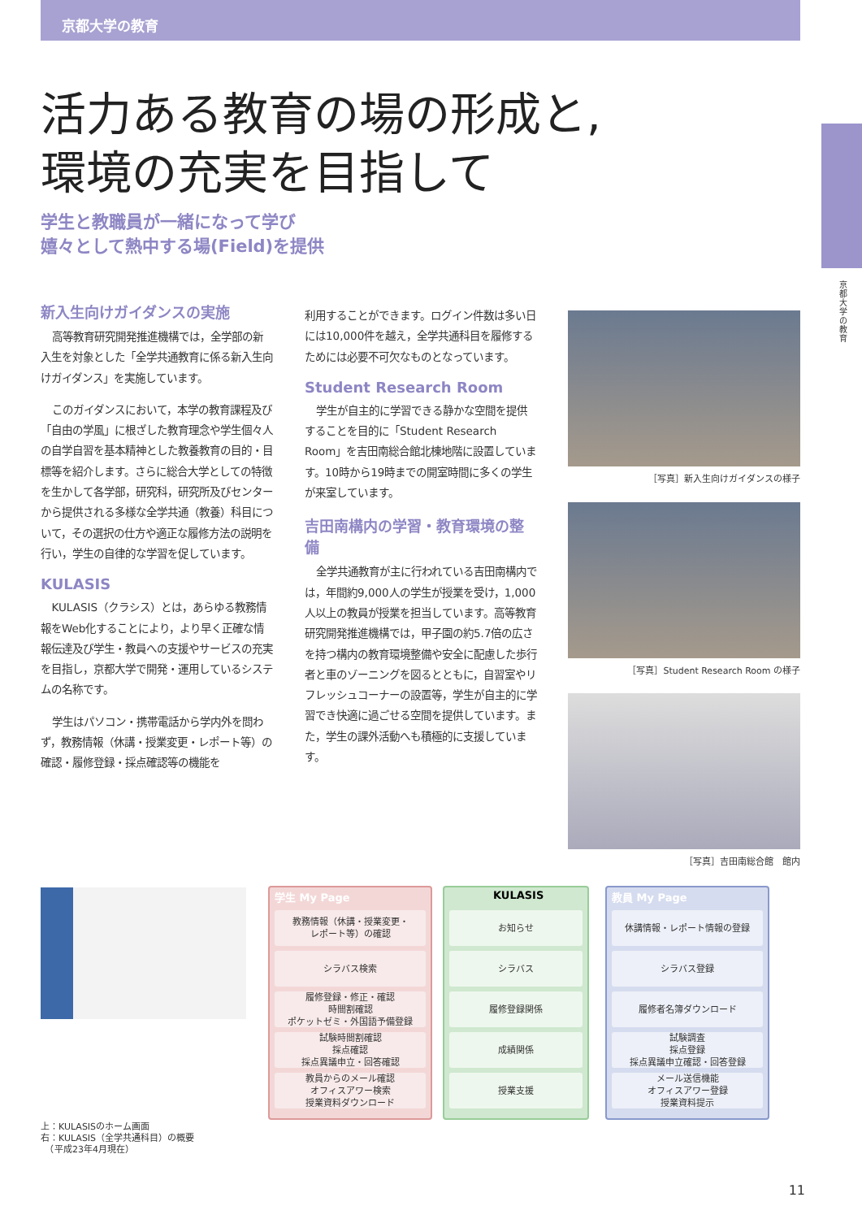京都大学の教育
京都大学の教育
活力ある教育の場の形成と,
環境の充実を目指して
学生と教職員が一緒になって学び
嬉々として熱中する場(Field)を提供
新入生向けガイダンスの実施
高等教育研究開発推進機構では，全学部の新入生を対象とした「全学共通教育に係る新入生向けガイダンス」を実施しています。
このガイダンスにおいて，本学の教育課程及び「自由の学風」に根ざした教育理念や学生個々人の自学自習を基本精神とした教養教育の目的・目標等を紹介します。さらに総合大学としての特徴を生かして各学部，研究科，研究所及びセンターから提供される多様な全学共通（教養）科目について，その選択の仕方や適正な履修方法の説明を行い，学生の自律的な学習を促しています。
KULASIS
KULASIS（クラシス）とは，あらゆる教務情報をWeb化することにより，より早く正確な情報伝達及び学生・教員への支援やサービスの充実を目指し，京都大学で開発・運用しているシステムの名称です。
学生はパソコン・携帯電話から学内外を問わず，教務情報（休講・授業変更・レポート等）の確認・履修登録・採点確認等の機能を
利用することができます。ログイン件数は多い日には10,000件を越え，全学共通科目を履修するためには必要不可欠なものとなっています。
Student Research Room
学生が自主的に学習できる静かな空間を提供することを目的に「Student Research Room」を吉田南総合館北棟地階に設置しています。10時から19時までの開室時間に多くの学生が来室しています。
吉田南構内の学習・教育環境の整備
全学共通教育が主に行われている吉田南構内では，年間約9,000人の学生が授業を受け，1,000人以上の教員が授業を担当しています。高等教育研究開発推進機構では，甲子園の約5.7倍の広さを持つ構内の教育環境整備や安全に配慮した歩行者と車のゾーニングを図るとともに，自習室やリフレッシュコーナーの設置等，学生が自主的に学習でき快適に過ごせる空間を提供しています。また，学生の課外活動へも積極的に支援しています。
［写真］新入生向けガイダンスの様子
［写真］Student Research Room の様子
［写真］吉田南総合館　館内
上：KULASISのホーム画面
右：KULASIS（全学共通科目）の概要
　（平成23年4月現在）
学生 My Page
教務情報（休講・授業変更・
レポート等）の確認
シラバス検索
履修登録・修正・確認
時間割確認
ポケットゼミ・外国語予備登録
試験時間割確認
採点確認
採点異議申立・回答確認
教員からのメール確認
オフィスアワー検索
授業資料ダウンロード
KULASIS
お知らせ
シラバス
履修登録関係
成績関係
授業支援
教員 My Page
休講情報・レポート情報の登録
シラバス登録
履修者名簿ダウンロード
試験調査
採点登録
採点異議申立確認・回答登録
メール送信機能
オフィスアワー登録
授業資料提示
11